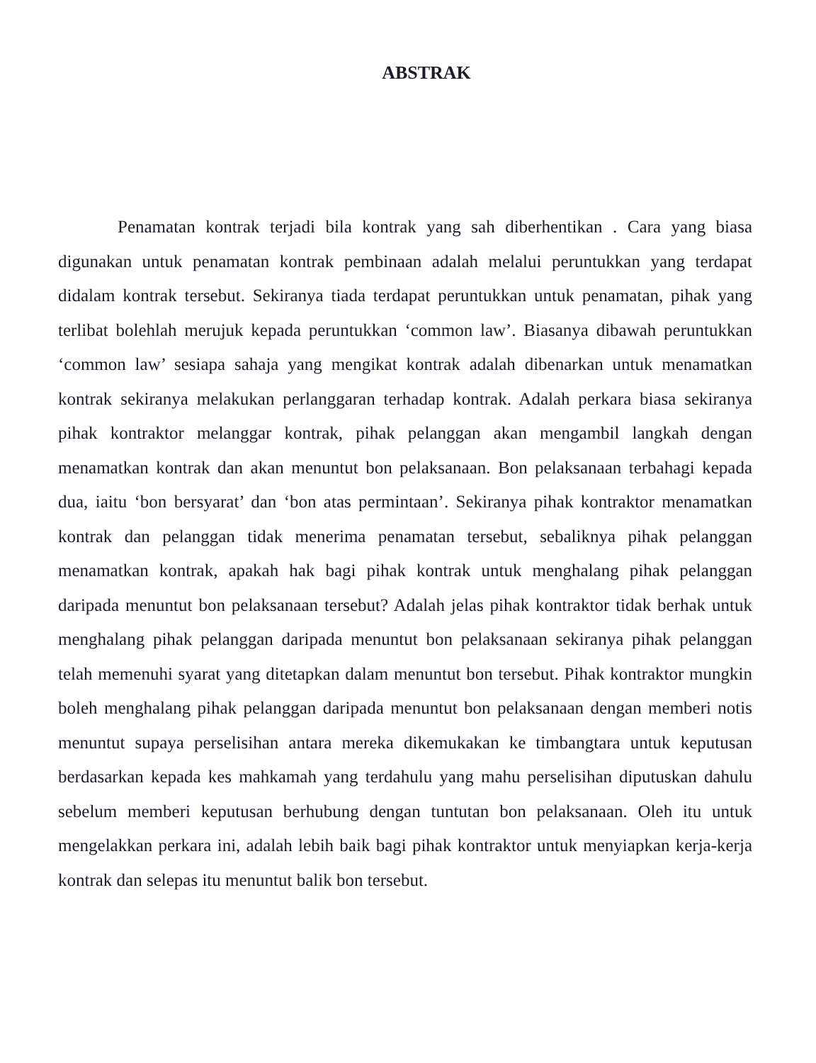ABSTRAK
Penamatan kontrak terjadi bila kontrak yang sah diberhentikan . Cara yang biasa digunakan untuk penamatan kontrak pembinaan adalah melalui peruntukkan yang terdapat didalam kontrak tersebut. Sekiranya tiada terdapat peruntukkan untuk penamatan, pihak yang terlibat bolehlah merujuk kepada peruntukkan ‘common law’. Biasanya dibawah peruntukkan ‘common law’ sesiapa sahaja yang mengikat kontrak adalah dibenarkan untuk menamatkan kontrak sekiranya melakukan perlanggaran terhadap kontrak. Adalah perkara biasa sekiranya pihak kontraktor melanggar kontrak, pihak pelanggan akan mengambil langkah dengan menamatkan kontrak dan akan menuntut bon pelaksanaan. Bon pelaksanaan terbahagi kepada dua, iaitu ‘bon bersyarat’ dan ‘bon atas permintaan’. Sekiranya pihak kontraktor menamatkan kontrak dan pelanggan tidak menerima penamatan tersebut, sebaliknya pihak pelanggan menamatkan kontrak, apakah hak bagi pihak kontrak untuk menghalang pihak pelanggan daripada menuntut bon pelaksanaan tersebut? Adalah jelas pihak kontraktor tidak berhak untuk menghalang pihak pelanggan daripada menuntut bon pelaksanaan sekiranya pihak pelanggan telah memenuhi syarat yang ditetapkan dalam menuntut bon tersebut. Pihak kontraktor mungkin boleh menghalang pihak pelanggan daripada menuntut bon pelaksanaan dengan memberi notis menuntut supaya perselisihan antara mereka dikemukakan ke timbangtara untuk keputusan berdasarkan kepada kes mahkamah yang terdahulu yang mahu perselisihan diputuskan dahulu sebelum memberi keputusan berhubung dengan tuntutan bon pelaksanaan. Oleh itu untuk mengelakkan perkara ini, adalah lebih baik bagi pihak kontraktor untuk menyiapkan kerja-kerja kontrak dan selepas itu menuntut balik bon tersebut.